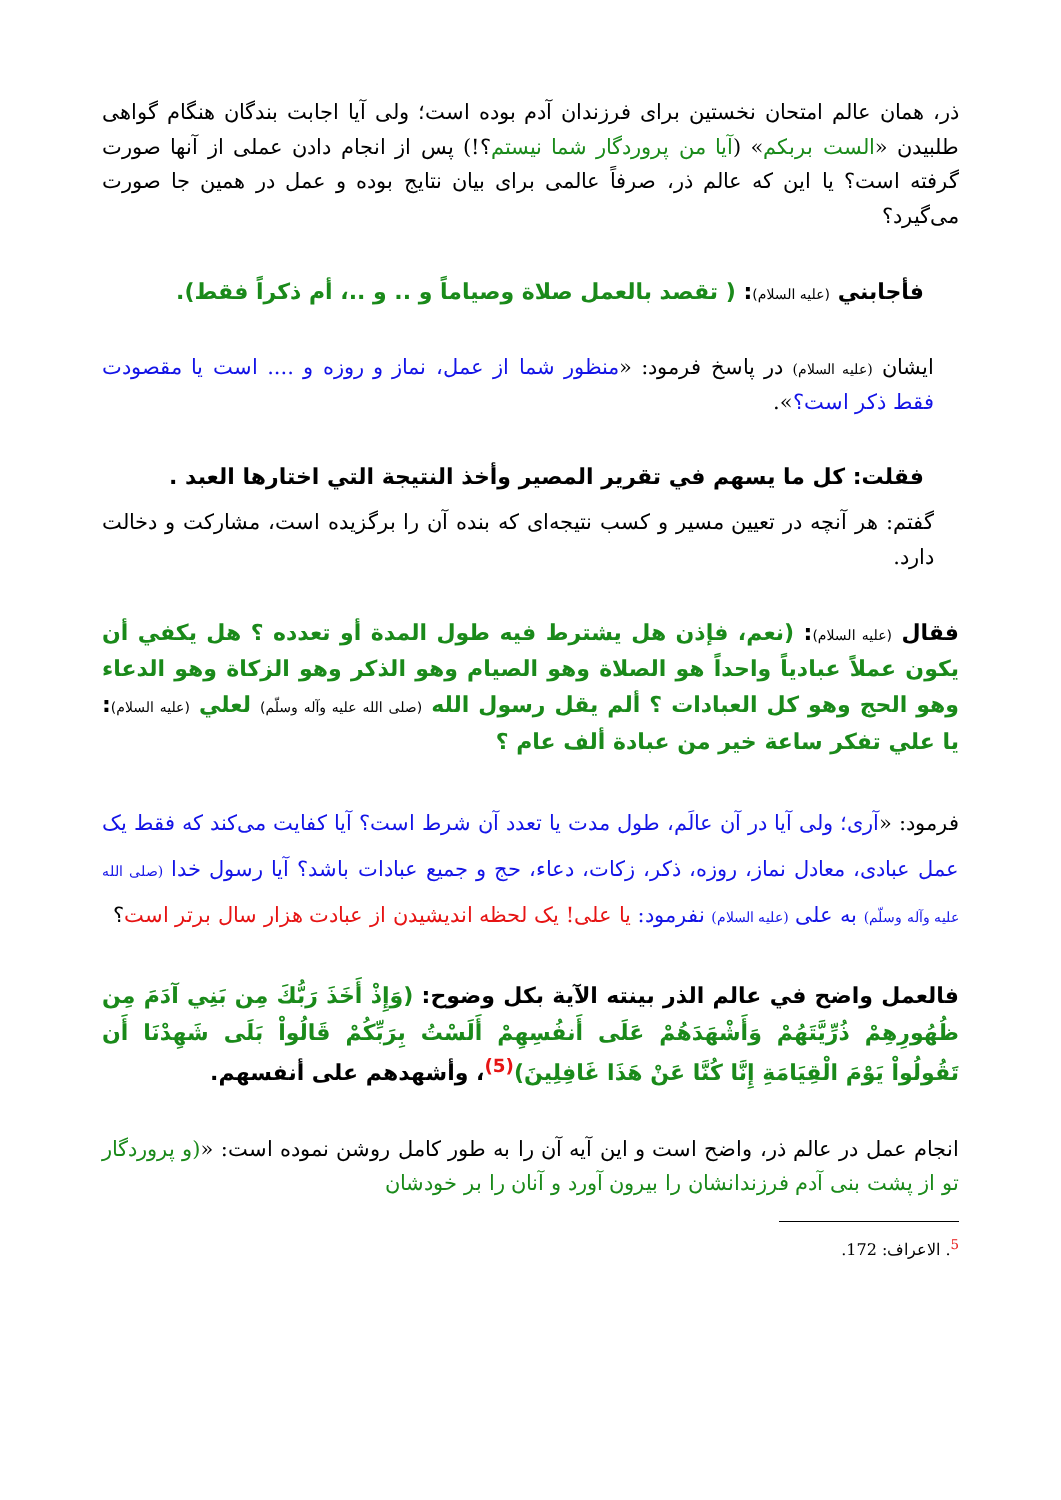ذر، همان عالم امتحان نخستین برای فرزندان آدم بوده است؛ ولی آیا اجابت بندگان هنگام گواهی طلبیدن «الست بربکم» (آیا من پروردگار شما نیستم؟!) پس از انجام دادن عملی از آنها صورت گرفته است؟ یا این که عالم ذر، صرفاً عالمی برای بیان نتایج بوده و عمل در همین جا صورت می‌گیرد؟
فأجابني (عليه السلام): ( تقصد بالعمل صلاة وصياماً و .. و ..، أم ذكراً فقط).
ایشان (علیه السلام) در پاسخ فرمود: «منظور شما از عمل، نماز و روزه و .... است یا مقصودت فقط ذکر است؟».
فقلت: كل ما يسهم في تقرير المصير وأخذ النتيجة التي اختارها العبد .
گفتم: هر آنچه در تعیین مسیر و کسب نتیجه‌ای که بنده آن را برگزیده است، مشارکت و دخالت دارد.
فقال (عليه السلام): (نعم، فإذن هل يشترط فيه طول المدة أو تعدده ؟ هل يكفي أن يكون عملاً عبادياً واحداً هو الصلاة وهو الصيام وهو الذكر وهو الزكاة وهو الدعاء وهو الحج وهو كل العبادات ؟ ألم يقل رسول الله (صلى الله عليه وآله وسلّم) لعلي (عليه السلام): يا علي تفكر ساعة خير من عبادة ألف عام ؟
فرمود: «آری؛ ولی آیا در آن عالَم، طول مدت یا تعدد آن شرط است؟ آیا کفایت می‌کند که فقط یک عمل عبادی، معادل نماز، روزه، ذکر، زکات، دعاء، حج و جمیع عبادات باشد؟ آیا رسول خدا (صلی الله علیه وآله وسلّم) به علی (علیه السلام) نفرمود: یا علی! یک لحظه اندیشیدن از عبادت هزار سال برتر است؟
فالعمل واضح في عالم الذر بينته الآية بكل وضوح: (وَإِذْ أَخَذَ رَبُّكَ مِن بَنِي آدَمَ مِن ظُهُورِهِمْ ذُرِّيَّتَهُمْ وَأَشْهَدَهُمْ عَلَى أَنفُسِهِمْ أَلَسْتُ بِرَبِّكُمْ قَالُواْ بَلَى شَهِدْنَا أَن تَقُولُواْ يَوْمَ الْقِيَامَةِ إِنَّا كُنَّا عَنْ هَذَا غَافِلِينَ)<sup>(5)</sup>، وأشهدهم على أنفسهم.
انجام عمل در عالم ذر، واضح است و این آیه آن را به طور کامل روشن نموده است: «(و پروردگار تو از پشت بنی آدم فرزندانشان را بیرون آورد و آنان را بر خودشان
<sup>5</sup>. الاعراف: 172.